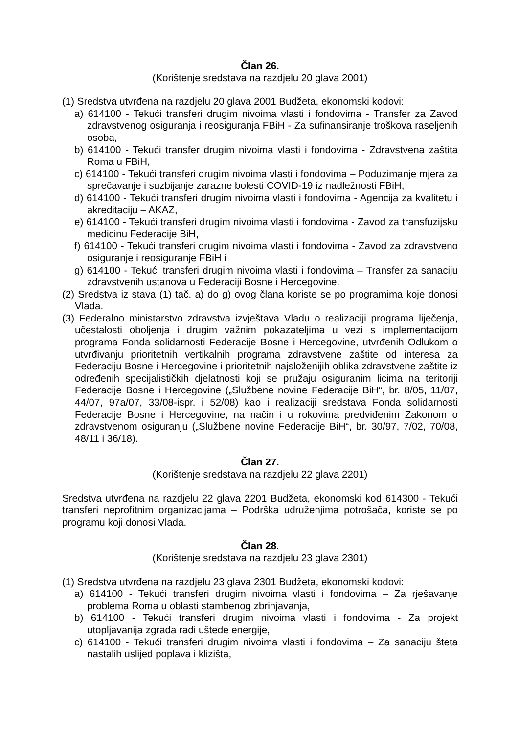Član 26.
(Korištenje sredstava na razdjelu 20 glava 2001)
(1) Sredstva utvrđena na razdjelu 20 glava 2001 Budžeta, ekonomski kodovi:
a) 614100 - Tekući transferi drugim nivoima vlasti i fondovima - Transfer za Zavod zdravstvenog osiguranja i reosiguranja FBiH - Za sufinansiranje troškova raseljenih osoba,
b) 614100 - Tekući transfer drugim nivoima vlasti i fondovima - Zdravstvena zaštita Roma u FBiH,
c) 614100 - Tekući transferi drugim nivoima vlasti i fondovima – Poduzimanje mjera za sprečavanje i suzbijanje zarazne bolesti COVID-19 iz nadležnosti FBiH,
d) 614100 - Tekući transferi drugim nivoima vlasti i fondovima - Agencija za kvalitetu i akreditaciju – AKAZ,
e) 614100 - Tekući transferi drugim nivoima vlasti i fondovima - Zavod za transfuzijsku medicinu Federacije BiH,
f) 614100 - Tekući transferi drugim nivoima vlasti i fondovima - Zavod za zdravstveno osiguranje i reosiguranje FBiH i
g) 614100 - Tekući transferi drugim nivoima vlasti i fondovima – Transfer za sanaciju zdravstvenih ustanova u Federaciji Bosne i Hercegovine.
(2) Sredstva iz stava (1) tač. a) do g) ovog člana koriste se po programima koje donosi Vlada.
(3) Federalno ministarstvo zdravstva izvještava Vladu o realizaciji programa liječenja, učestalosti oboljenja i drugim važnim pokazateljima u vezi s implementacijom programa Fonda solidarnosti Federacije Bosne i Hercegovine, utvrđenih Odlukom o utvrđivanju prioritetnih vertikalnih programa zdravstvene zaštite od interesa za Federaciju Bosne i Hercegovine i prioritetnih najsloženijih oblika zdravstvene zaštite iz određenih specijalističkih djelatnosti koji se pružaju osiguranim licima na teritoriji Federacije Bosne i Hercegovine („Službene novine Federacije BiH“, br. 8/05, 11/07, 44/07, 97a/07, 33/08-ispr. i 52/08) kao i realizaciji sredstava Fonda solidarnosti Federacije Bosne i Hercegovine, na način i u rokovima predviđenim Zakonom o zdravstvenom osiguranju („Službene novine Federacije BiH“, br. 30/97, 7/02, 70/08, 48/11 i 36/18).
Član 27.
(Korištenje sredstava na razdjelu 22 glava 2201)
Sredstva utvrđena na razdjelu 22 glava 2201 Budžeta, ekonomski kod 614300 - Tekući transferi neprofitnim organizacijama – Podrška udruženjima potrošača, koriste se po programu koji donosi Vlada.
Član 28.
(Korištenje sredstava na razdjelu 23 glava 2301)
(1) Sredstva utvrđena na razdjelu 23 glava 2301 Budžeta, ekonomski kodovi:
a) 614100 - Tekući transferi drugim nivoima vlasti i fondovima – Za rješavanje problema Roma u oblasti stambenog zbrinjavanja,
b) 614100 - Tekući transferi drugim nivoima vlasti i fondovima - Za projekt utopljavanija zgrada radi uštede energije,
c) 614100 - Tekući transferi drugim nivoima vlasti i fondovima – Za sanaciju šteta nastalih uslijed poplava i klizišta,